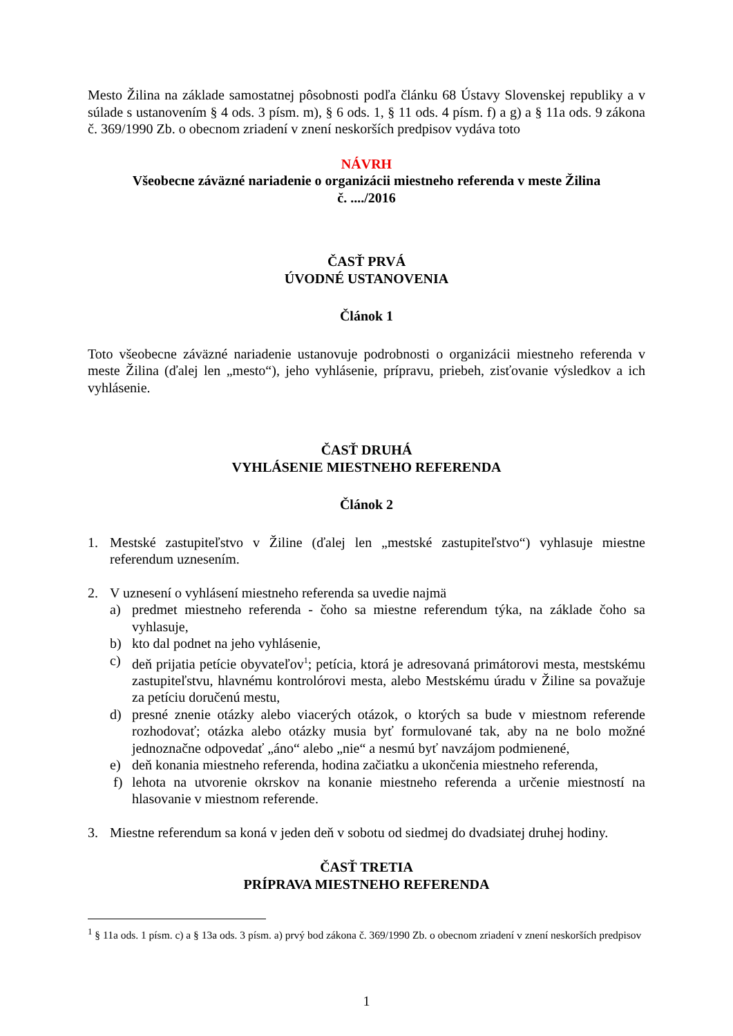Mesto Žilina na základe samostatnej pôsobnosti podľa článku 68 Ústavy Slovenskej republiky a v súlade s ustanovením § 4 ods. 3 písm. m), § 6 ods. 1, § 11 ods. 4 písm. f) a g) a § 11a ods. 9 zákona č. 369/1990 Zb. o obecnom zriadení v znení neskorších predpisov vydáva toto
NÁVRH
Všeobecne záväzné nariadenie o organizácii miestneho referenda v meste Žilina
č. ..../2016
ČASŤ PRVÁ
ÚVODNÉ USTANOVENIA
Článok 1
Toto všeobecne záväzné nariadenie ustanovuje podrobnosti o organizácii miestneho referenda v meste Žilina (ďalej len „mesto“), jeho vyhlásenie, prípravu, priebeh, zisťovanie výsledkov a ich vyhlásenie.
ČASŤ DRUHÁ
VYHLÁSENIE MIESTNEHO REFERENDA
Článok 2
1. Mestské zastupiteľstvo v Žiline (ďalej len „mestské zastupiteľstvo“) vyhlasuje miestne referendum uznesením.
2. V uznesení o vyhlásení miestneho referenda sa uvedie najmä
a) predmet miestneho referenda - čoho sa miestne referendum týka, na základe čoho sa vyhlasuje,
b) kto dal podnet na jeho vyhlásenie,
c) deň prijatia petície obyvateľov<sup>1</sup>; petícia, ktorá je adresovaná primátorovi mesta, mestskému zastupiteľstvu, hlavnému kontrolórovi mesta, alebo Mestskému úradu v Žiline sa považuje za petíciu doručenú mestu,
d) presné znenie otázky alebo viacerých otázok, o ktorých sa bude v miestnom referende rozhodovať; otázka alebo otázky musia byť formulované tak, aby na ne bolo možné jednoznačne odpovedať „áno“ alebo „nie“ a nesmú byť navzájom podmienené,
e) deň konania miestneho referenda, hodina začiatku a ukončenia miestneho referenda,
f) lehota na utvorenie okrskov na konanie miestneho referenda a určenie miestností na hlasovanie v miestnom referende.
3. Miestne referendum sa koná v jeden deň v sobotu od siedmej do dvadsiatej druhej hodiny.
ČASŤ TRETIA
PRÍPRAVA MIESTNEHO REFERENDA
<sup>1</sup> § 11a ods. 1 písm. c) a § 13a ods. 3 písm. a) prvý bod zákona č. 369/1990 Zb. o obecnom zriadení v znení neskorších predpisov
1